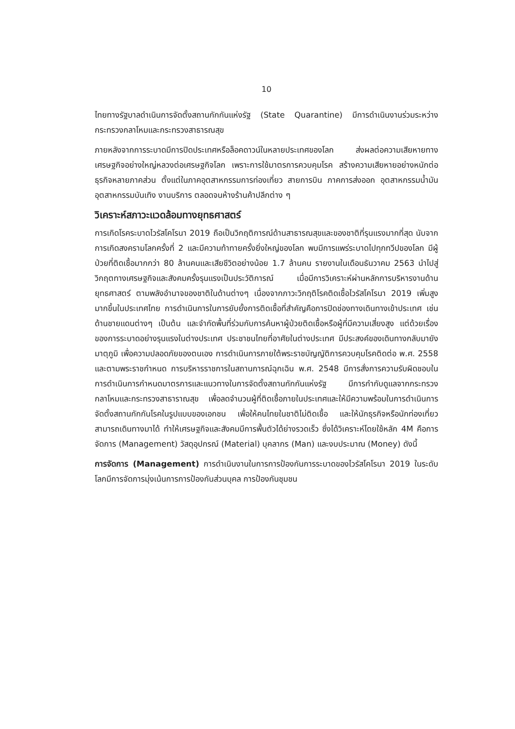10
ไทยทางรัฐบาลดำเนินการจัดตั้งสถานกักกันแห่งรัฐ (State Quarantine) มีการดำเนินงานร่วมระหว่างกระทรวงกลาโหมและกระทรวงสาธารณสุข
ภายหลังจากการระบาดมีการปิดประเทศหรือล็อคดาวน์ในหลายประเทศของโลก ส่งผลต่อความเสียหายทางเศรษฐกิจอย่างใหญ่หลวงต่อเศรษฐกิจโลก เพราะการใช้มาตรการควบคุมโรค สร้างความเสียหายอย่างหนักต่อธุรกิจหลายภาคส่วน ตั้งแต่ในภาคอุตสาหกรรมการท่องเที่ยว สายการบิน ภาคการส่งออก อุตสาหกรรมน้ำมัน อุตสาหกรรมบันเทิง งานบริการ ตลอดจนห้างร้านค้าปลีกต่าง ๆ
วิเคราะห์สภาวะแวดล้อมทางยุทธศาสตร์
การเกิดโรคระบาดไวรัสโคโรนา 2019 ถือเป็นวิกฤติการณ์ด้านสาธารณสุขและของชาติที่รุนแรงมากที่สุด นับจากการเกิดสงครามโลกครั้งที่ 2 และมีความท้าทายครั้งยิ่งใหญ่ของโลก พบมีการแพร่ระบาดไปทุกทวีปของโลก มีผู้ป่วยที่ติดเชื้อมากกว่า 80 ล้านคนและเสียชีวิตอย่างน้อย 1.7 ล้านคน รายงานในเดือนธันวาคม 2563 นำไปสู่วิกฤตทางเศรษฐกิจและสังคมครั้งรุนแรงเป็นประวัติการณ์ เมื่อมีการวิเคราะห์ผ่านหลักการบริหารงานด้านยุทธศาสตร์ ตามพลังอำนาจของชาติในด้านต่างๆ เนื่องจากภาวะวิกฤติโรคติดเชื้อไวรัสโคโรนา 2019 เพิ่มสูงมากขึ้นในประเทศไทย การดำเนินการในการยับยั้งการติดเชื้อที่สำคัญคือการปิดช่องทางเดินทางเข้าประเทศ เช่นด้านชายแดนต่างๆ เป็นต้น และจำกัดพื้นที่ร่วมกับการค้นหาผู้ป่วยติดเชื้อหรือผู้ที่มีความเสี่ยงสูง แต่ด้วยเรื่องของการระบาดอย่างรุนแรงในต่างประเทศ ประชาชนไทยที่อาศัยในต่างประเทศ มีประสงค์ของเดินทางกลับมายังมาตุภูมิ เพื่อความปลอดภัยของตนเอง การดำเนินการภายใต้พระราชบัญญัติการควบคุมโรคติดต่อ พ.ศ. 2558 และตามพระราชกำหนด การบริหารราชการในสถานการณ์ฉุกเฉิน พ.ศ. 2548 มีการสั่งการความรับผิดชอบในการดำเนินการกำหนดมาตรการและแนวทางในการจัดตั้งสถานกักกันแห่งรัฐ มีการกำกับดูแลจากกระทรวงกลาโหมและกระทรวงสาธาราณสุข เพื่อลดจำนวนผู้ที่ติดเชื้อภายในประเทศและให้มีความพร้อมในการดำเนินการจัดตั้งสถานกักกันโรคในรูปแบบของเอกชน เพื่อให้คนไทยในชาติไม่ติดเชื้อ และให้นักธุรกิจหรือนักท่องเที่ยวสามารถเดินทางมาได้ ทำให้เศรษฐกิจและสังคมมีการพื้นตัวได้ย่างรวดเร็ว ซึ่งได้วิเคราะห์โดยใช้หลัก 4M คือการจัดการ (Management) วัสดุอุปกรณ์ (Material) บุคลากร (Man) และงบประมาณ (Money) ดังนี้
การจัดการ (Management) การดำเนินงานในการการป้องกันการระบาดของไวรัสโคโรนา 2019 ในระดับโลกมีการจัดการมุ่งเน้นการการป้องกันส่วนบุคล การป้องกันชุมชน